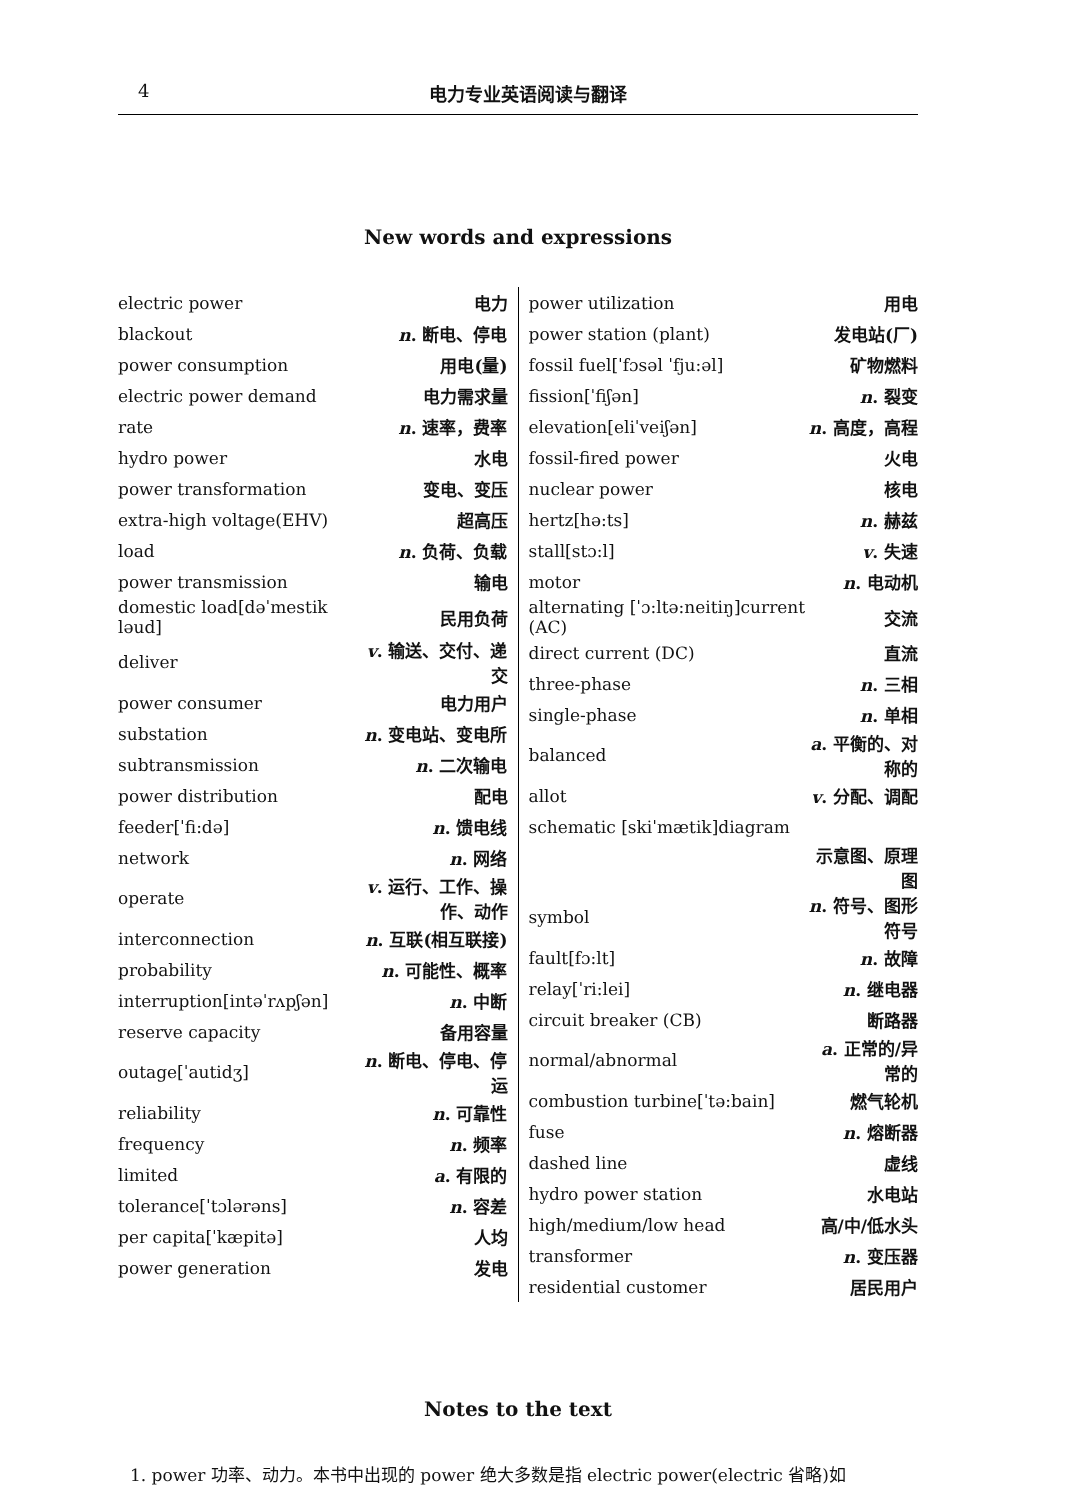4 电力专业英语阅读与翻译
New words and expressions
| electric power | 电力 |
| blackout | n . 断电、停电 |
| power consumption | 用电(量) |
| electric power demand | 电力需求量 |
| rate | n . 速率，费率 |
| hydro power | 水电 |
| power transformation | 变电、变压 |
| extra-high voltage(EHV) | 超高压 |
| load | n . 负荷、负载 |
| power transmission | 输电 |
| domestic load[dəˈmestik ləud] | 民用负荷 |
| deliver | v . 输送、交付、递交 |
| power consumer | 电力用户 |
| substation | n . 变电站、变电所 |
| subtransmission | n . 二次输电 |
| power distribution | 配电 |
| feeder[ˈfi:də] | n . 馈电线 |
| network | n . 网络 |
| operate | v . 运行、工作、操作、动作 |
| interconnection | n . 互联(相互联接) |
| probability | n . 可能性、概率 |
| interruption[intəˈrʌpʃən] | n . 中断 |
| reserve capacity | 备用容量 |
| outage[ˈautidʒ] | n . 断电、停电、停运 |
| reliability | n . 可靠性 |
| frequency | n . 频率 |
| limited | a . 有限的 |
| tolerance[ˈtɔlərəns] | n . 容差 |
| per capita[ˈkæpitə] | 人均 |
| power generation | 发电 |
| power utilization | 用电 |
| power station (plant) | 发电站(厂) |
| fossil fuel[ˈfɔsəl ˈfju:əl] | 矿物燃料 |
| fission[ˈfiʃən] | n . 裂变 |
| elevation[eliˈveiʃən] | n . 高度，高程 |
| fossil-fired power | 火电 |
| nuclear power | 核电 |
| hertz[hə:ts] | n . 赫兹 |
| stall[stɔ:l] | v . 失速 |
| motor | n . 电动机 |
| alternating [ˈɔ:ltə:neitiŋ]current (AC) | 交流 |
| direct current (DC) | 直流 |
| three-phase | n . 三相 |
| single-phase | n . 单相 |
| balanced | a . 平衡的、对称的 |
| allot | v . 分配、调配 |
| schematic [skiˈmætik]diagram | |
| | 示意图、原理图 |
| symbol | n . 符号、图形符号 |
| fault[fɔ:lt] | n . 故障 |
| relay[ˈri:lei] | n . 继电器 |
| circuit breaker (CB) | 断路器 |
| normal/abnormal | a . 正常的/异常的 |
| combustion turbine[ˈtə:bain] | 燃气轮机 |
| fuse | n . 熔断器 |
| dashed line | 虚线 |
| hydro power station | 水电站 |
| high/medium/low head | 高/中/低水头 |
| transformer | n . 变压器 |
| residential customer | 居民用户 |
Notes to the text
1. power 功率、动力。本书中出现的 power 绝大多数是指 electric power(electric 省略)如